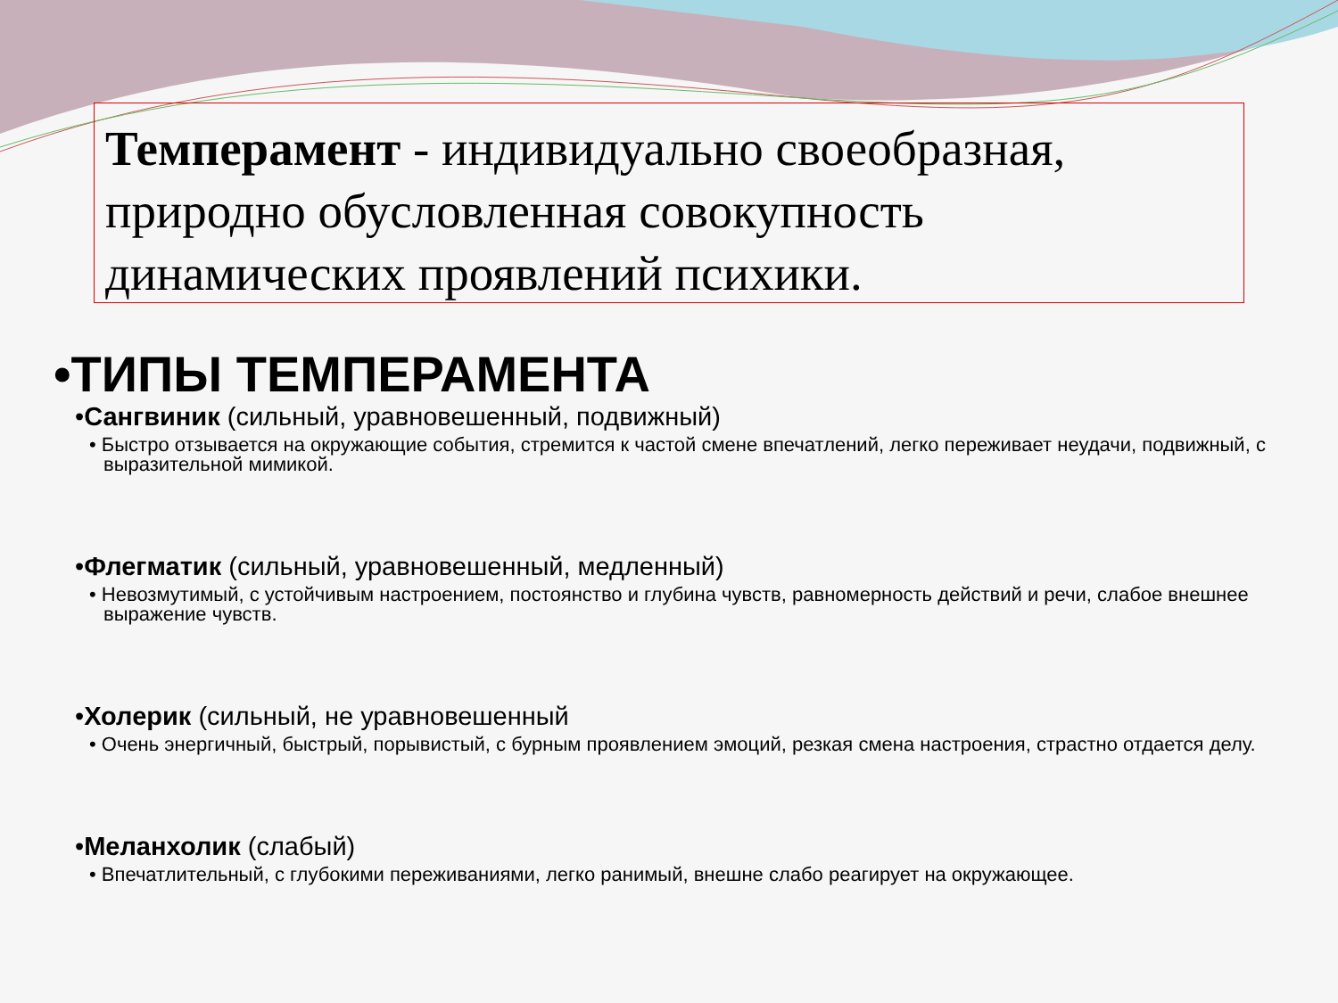Темперамент - индивидуально своеобразная, природно обусловленная совокупность динамических проявлений психики.
•ТИПЫ ТЕМПЕРАМЕНТА
•Сангвиник (сильный, уравновешенный, подвижный)
• Быстро отзывается на окружающие события, стремится к частой смене впечатлений, легко переживает неудачи, подвижный, с выразительной мимикой.
•Флегматик (сильный, уравновешенный, медленный)
• Невозмутимый, с устойчивым настроением, постоянство и глубина чувств, равномерность действий и речи, слабое внешнее выражение чувств.
•Холерик (сильный, не уравновешенный
• Очень энергичный, быстрый, порывистый, с бурным проявлением эмоций, резкая смена настроения, страстно отдается делу.
•Меланхолик (слабый)
• Впечатлительный, с глубокими переживаниями, легко ранимый, внешне слабо реагирует на окружающее.